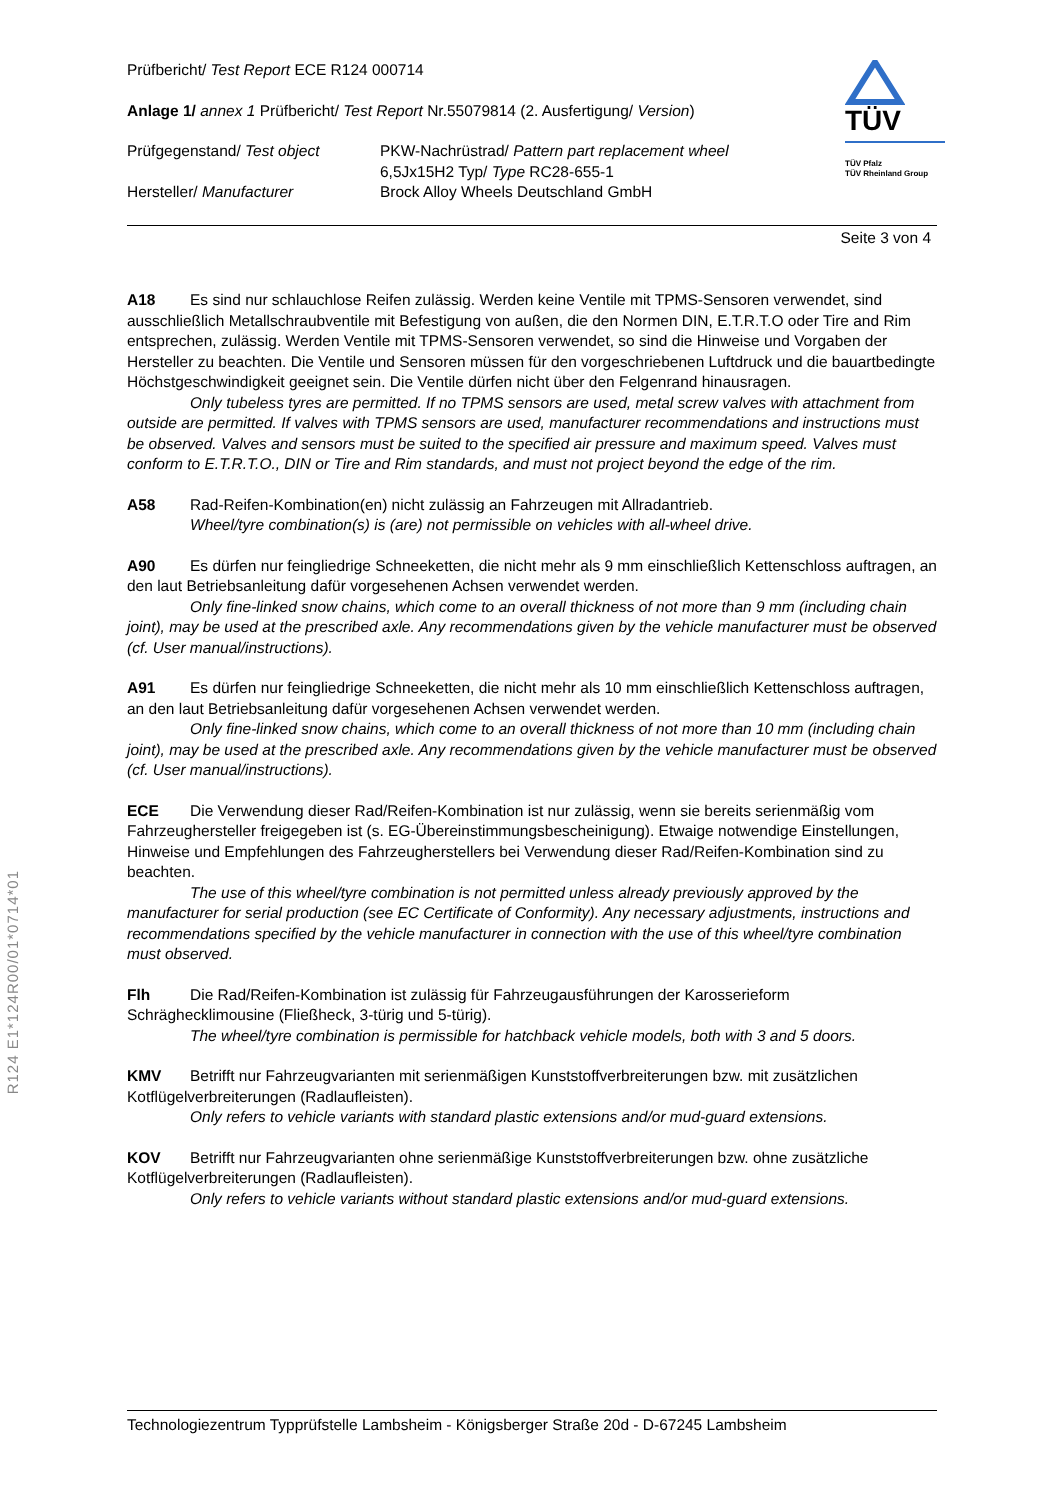TÜV
TÜV Pfalz
TÜV Rheinland Group
Prüfbericht/ Test Report ECE R124 000714
Anlage 1/ annex 1 Prüfbericht/ Test Report Nr.55079814 (2. Ausfertigung/ Version)
Prüfgegenstand/ Test object PKW-Nachrüstrad/ Pattern part replacement wheel
6,5Jx15H2 Typ/ Type RC28-655-1
Hersteller/ Manufacturer Brock Alloy Wheels Deutschland GmbH
Seite 3 von 4
A18 Es sind nur schlauchlose Reifen zulässig. Werden keine Ventile mit TPMS-Sensoren verwendet, sind ausschließlich Metallschraubventile mit Befestigung von außen, die den Normen DIN, E.T.R.T.O oder Tire and Rim entsprechen, zulässig. Werden Ventile mit TPMS-Sensoren verwendet, so sind die Hinweise und Vorgaben der Hersteller zu beachten. Die Ventile und Sensoren müssen für den vorgeschriebenen Luftdruck und die bauartbedingte Höchstgeschwindigkeit geeignet sein. Die Ventile dürfen nicht über den Felgenrand hinausragen.
Only tubeless tyres are permitted. If no TPMS sensors are used, metal screw valves with attachment from outside are permitted. If valves with TPMS sensors are used, manufacturer recommendations and instructions must be observed. Valves and sensors must be suited to the specified air pressure and maximum speed. Valves must conform to E.T.R.T.O., DIN or Tire and Rim standards, and must not project beyond the edge of the rim.
A58 Rad-Reifen-Kombination(en) nicht zulässig an Fahrzeugen mit Allradantrieb.
Wheel/tyre combination(s) is (are) not permissible on vehicles with all-wheel drive.
A90 Es dürfen nur feingliedrige Schneeketten, die nicht mehr als 9 mm einschließlich Kettenschloss auftragen, an den laut Betriebsanleitung dafür vorgesehenen Achsen verwendet werden.
Only fine-linked snow chains, which come to an overall thickness of not more than 9 mm (including chain joint), may be used at the prescribed axle. Any recommendations given by the vehicle manufacturer must be observed (cf. User manual/instructions).
A91 Es dürfen nur feingliedrige Schneeketten, die nicht mehr als 10 mm einschließlich Kettenschloss auftragen, an den laut Betriebsanleitung dafür vorgesehenen Achsen verwendet werden.
Only fine-linked snow chains, which come to an overall thickness of not more than 10 mm (including chain joint), may be used at the prescribed axle. Any recommendations given by the vehicle manufacturer must be observed (cf. User manual/instructions).
ECE Die Verwendung dieser Rad/Reifen-Kombination ist nur zulässig, wenn sie bereits serienmäßig vom Fahrzeughersteller freigegeben ist (s. EG-Übereinstimmungsbescheinigung). Etwaige notwendige Einstellungen, Hinweise und Empfehlungen des Fahrzeugherstellers bei Verwendung dieser Rad/Reifen-Kombination sind zu beachten.
The use of this wheel/tyre combination is not permitted unless already previously approved by the manufacturer for serial production (see EC Certificate of Conformity). Any necessary adjustments, instructions and recommendations specified by the vehicle manufacturer in connection with the use of this wheel/tyre combination must observed.
Flh Die Rad/Reifen-Kombination ist zulässig für Fahrzeugausführungen der Karosserieform Schräghecklimousine (Fließheck, 3-türig und 5-türig).
The wheel/tyre combination is permissible for hatchback vehicle models, both with 3 and 5 doors.
KMV Betrifft nur Fahrzeugvarianten mit serienmäßigen Kunststoffverbreiterungen bzw. mit zusätzlichen Kotflügelverbreiterungen (Radlaufleisten).
Only refers to vehicle variants with standard plastic extensions and/or mud-guard extensions.
KOV Betrifft nur Fahrzeugvarianten ohne serienmäßige Kunststoffverbreiterungen bzw. ohne zusätzliche Kotflügelverbreiterungen (Radlaufleisten).
Only refers to vehicle variants without standard plastic extensions and/or mud-guard extensions.
R124 E1*124R00/01*0714*01
Technologiezentrum Typprüfstelle Lambsheim - Königsberger Straße 20d - D-67245 Lambsheim